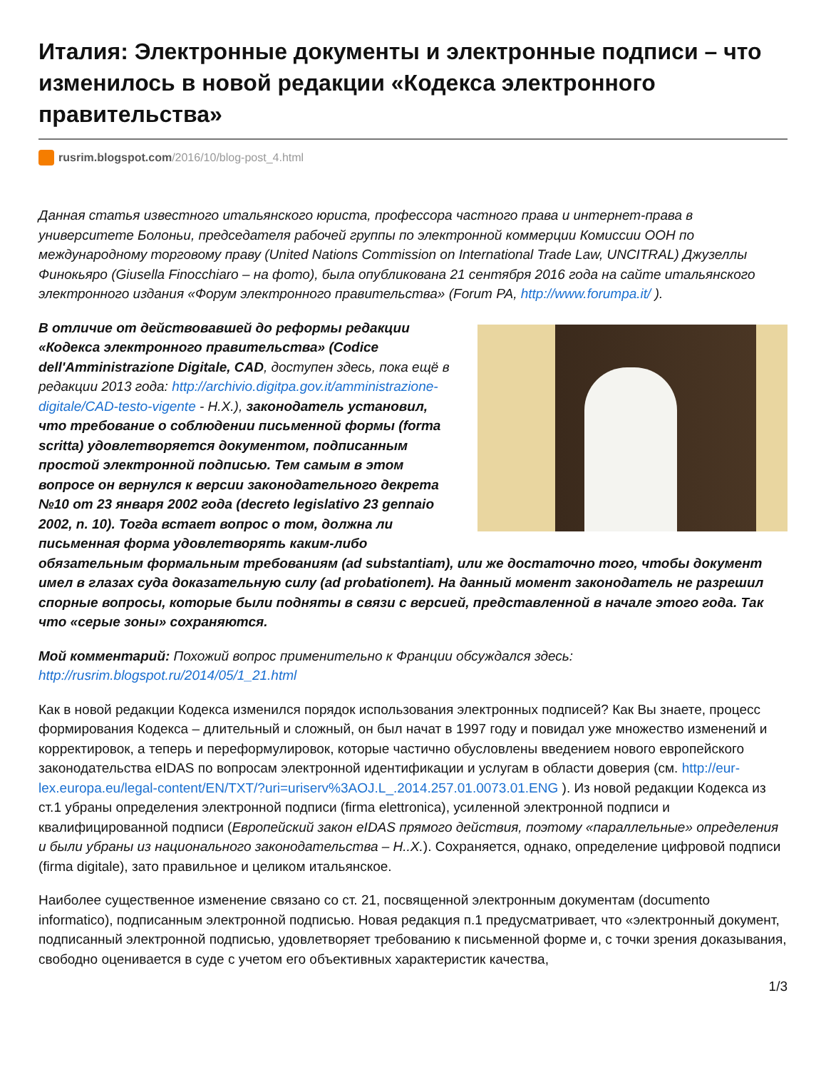Италия: Электронные документы и электронные подписи – что изменилось в новой редакции «Кодекса электронного правительства»
rusrim.blogspot.com /2016/10/blog-post_4.html
Данная статья известного итальянского юриста, профессора частного права и интернет-права в университете Болоньи, председателя рабочей группы по электронной коммерции Комиссии ООН по международному торговому праву (United Nations Commission on International Trade Law, UNCITRAL) Джузеллы Финокьяро (Giusella Finocchiaro – на фото), была опубликована 21 сентября 2016 года на сайте итальянского электронного издания «Форум электронного правительства» (Forum PA, http://www.forumpa.it/ ).
В отличие от действовавшей до реформы редакции «Кодекса электронного правительства» (Codice dell'Amministrazione Digitale, CAD, доступен здесь, пока ещё в редакции 2013 года: http://archivio.digitpa.gov.it/amministrazione-digitale/CAD-testo-vigente - Н.Х.), законодатель установил, что требование о соблюдении письменной формы (forma scritta) удовлетворяется документом, подписанным простой электронной подписью. Тем самым в этом вопросе он вернулся к версии законодательного декрета №10 от 23 января 2002 года (decreto legislativo 23 gennaio 2002, n. 10). Тогда встает вопрос о том, должна ли письменная форма удовлетворять каким-либо обязательным формальным требованиям (ad substantiam), или же достаточно того, чтобы документ имел в глазах суда доказательную силу (ad probationem). На данный момент законодатель не разрешил спорные вопросы, которые были подняты в связи с версией, представленной в начале этого года. Так что «серые зоны» сохраняются.
Мой комментарий: Похожий вопрос применительно к Франции обсуждался здесь: http://rusrim.blogspot.ru/2014/05/1_21.html
Как в новой редакции Кодекса изменился порядок использования электронных подписей? Как Вы знаете, процесс формирования Кодекса – длительный и сложный, он был начат в 1997 году и повидал уже множество изменений и корректировок, а теперь и переформулировок, которые частично обусловлены введением нового европейского законодательства eIDAS по вопросам электронной идентификации и услугам в области доверия (см. http://eur-lex.europa.eu/legal-content/EN/TXT/?uri=uriserv%3AOJ.L_.2014.257.01.0073.01.ENG ). Из новой редакции Кодекса из ст.1 убраны определения электронной подписи (firma elettronica), усиленной электронной подписи и квалифицированной подписи (Европейский закон eIDAS прямого действия, поэтому «параллельные» определения и были убраны из национального законодательства – Н..Х.). Сохраняется, однако, определение цифровой подписи (firma digitale), зато правильное и целиком итальянское.
Наиболее существенное изменение связано со ст. 21, посвященной электронным документам (documento informatico), подписанным электронной подписью. Новая редакция п.1 предусматривает, что «электронный документ, подписанный электронной подписью, удовлетворяет требованию к письменной форме и, с точки зрения доказывания, свободно оценивается в суде с учетом его объективных характеристик качества,
1/3